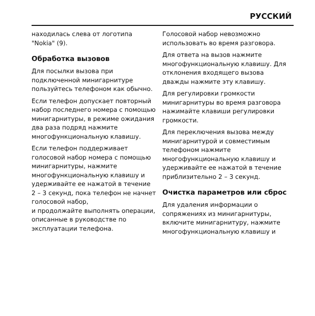РУССКИЙ
находилась слева от логотипа "Nokia" (9).
Обработка вызовов
Для посылки вызова при подключенной минигарнитуре пользуйтесь телефоном как обычно.
Если телефон допускает повторный набор последнего номера с помощью минигарнитуры, в режиме ожидания два раза подряд нажмите многофункциональную клавишу.
Если телефон поддерживает голосовой набор номера с помощью минигарнитуры, нажмите многофункциональную клавишу и удерживайте ее нажатой в течение 2 – 3 секунд, пока телефон не начнет голосовой набор,
и продолжайте выполнять операции, описанные в руководстве по эксплуатации телефона.
Голосовой набор невозможно использовать во время разговора.
Для ответа на вызов нажмите многофункциональную клавишу. Для отклонения входящего вызова дважды нажмите эту клавишу.
Для регулировки громкости минигарнитуры во время разговора нажимайте клавиши регулировки громкости.
Для переключения вызова между минигарнитурой и совместимым телефоном нажмите многофункциональную клавишу и удерживайте ее нажатой в течение приблизительно 2 – 3 секунд.
Очистка параметров или сброс
Для удаления информации о сопряжениях из минигарнитуры, включите минигарнитуру, нажмите многофункциональную клавишу и